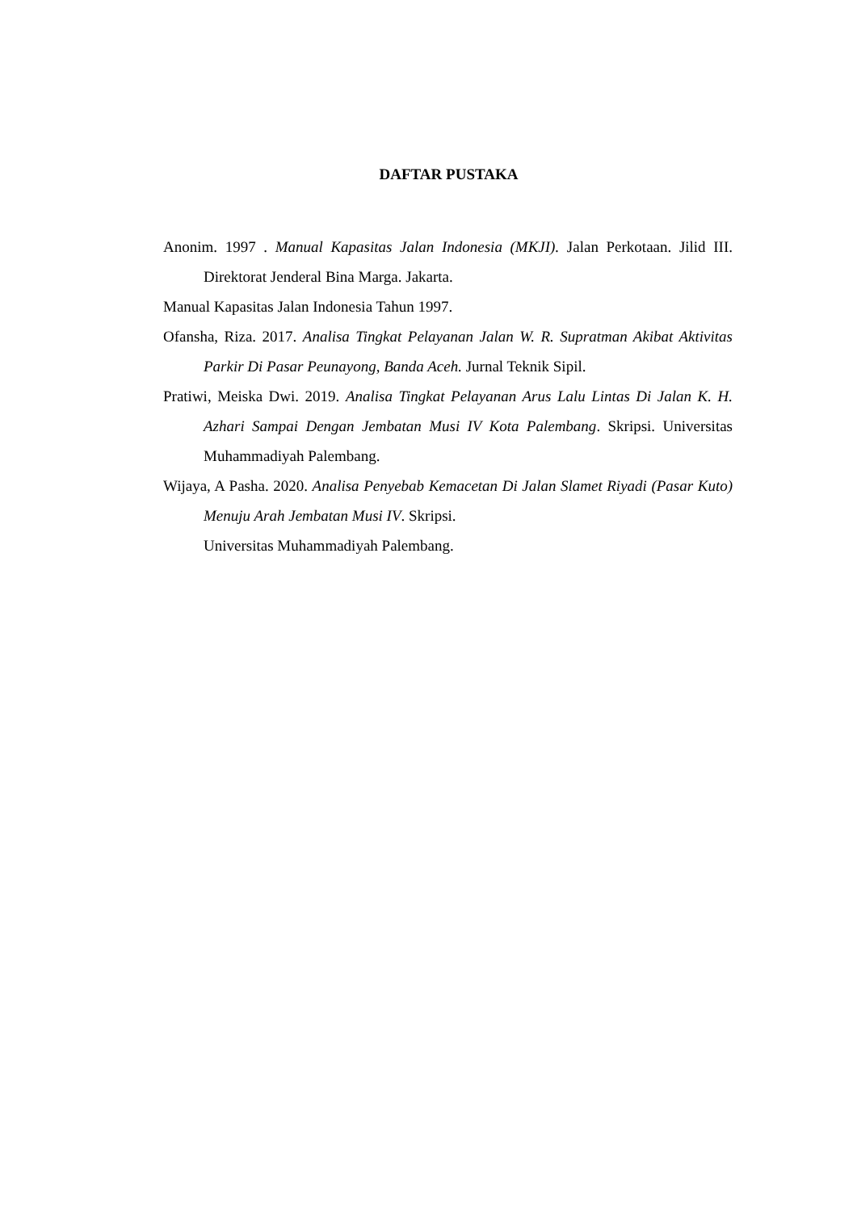DAFTAR PUSTAKA
Anonim. 1997 . Manual Kapasitas Jalan Indonesia (MKJI). Jalan Perkotaan. Jilid III. Direktorat Jenderal Bina Marga. Jakarta.
Manual Kapasitas Jalan Indonesia Tahun 1997.
Ofansha, Riza. 2017. Analisa Tingkat Pelayanan Jalan W. R. Supratman Akibat Aktivitas Parkir Di Pasar Peunayong, Banda Aceh. Jurnal Teknik Sipil.
Pratiwi, Meiska Dwi. 2019. Analisa Tingkat Pelayanan Arus Lalu Lintas Di Jalan K. H. Azhari Sampai Dengan Jembatan Musi IV Kota Palembang. Skripsi. Universitas Muhammadiyah Palembang.
Wijaya, A Pasha. 2020. Analisa Penyebab Kemacetan Di Jalan Slamet Riyadi (Pasar Kuto) Menuju Arah Jembatan Musi IV. Skripsi.
Universitas Muhammadiyah Palembang.